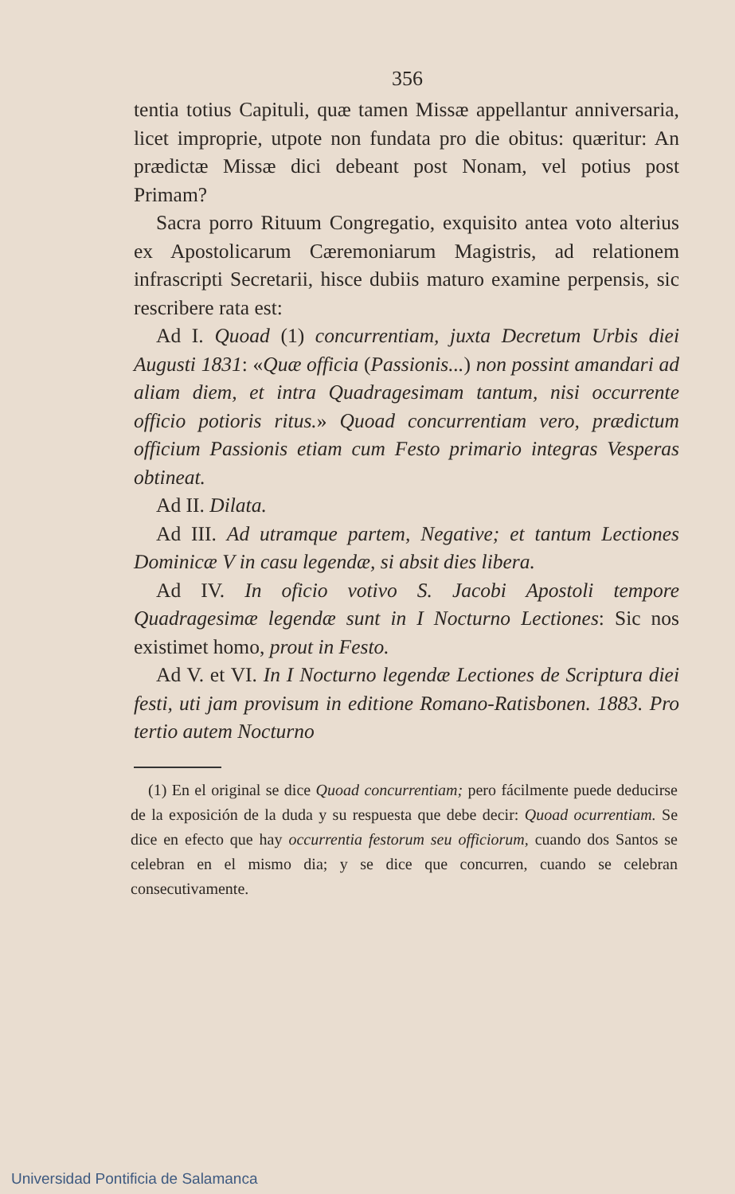356
tentia totius Capituli, quæ tamen Missæ appellantur anniversaria, licet improprie, utpote non fundata pro die obitus: quæritur: An prædictæ Missæ dici debeant post Nonam, vel potius post Primam?
Sacra porro Rituum Congregatio, exquisito antea voto alterius ex Apostolicarum Cæremoniarum Magistris, ad relationem infrascripti Secretarii, hisce dubiis maturo examine perpensis, sic rescribere rata est:
Ad I. Quoad (1) concurrentiam, juxta Decretum Urbis diei Augusti 1831: «Quæ officia (Passionis...) non possint amandari ad aliam diem, et intra Quadragesimam tantum, nisi occurrente officio potioris ritus.» Quoad concurrentiam vero, prædictum officium Passionis etiam cum Festo primario integras Vesperas obtineat.
Ad II. Dilata.
Ad III. Ad utramque partem, Negative; et tantum Lectiones Dominicæ V in casu legendæ, si absit dies libera.
Ad IV. In oficio votivo S. Jacobi Apostoli tempore Quadragesimæ legendæ sunt in I Nocturno Lectiones: Sic nos existimet homo, prout in Festo.
Ad V. et VI. In I Nocturno legendæ Lectiones de Scriptura diei festi, uti jam provisum in editione Romano-Ratisbonen. 1883. Pro tertio autem Nocturno
(1) En el original se dice Quoad concurrentiam; pero fácilmente puede deducirse de la exposición de la duda y su respuesta que debe decir: Quoad ocurrentiam. Se dice en efecto que hay occurrentia festorum seu officiorum, cuando dos Santos se celebran en el mismo dia; y se dice que concurren, cuando se celebran consecutivamente.
Universidad Pontificia de Salamanca